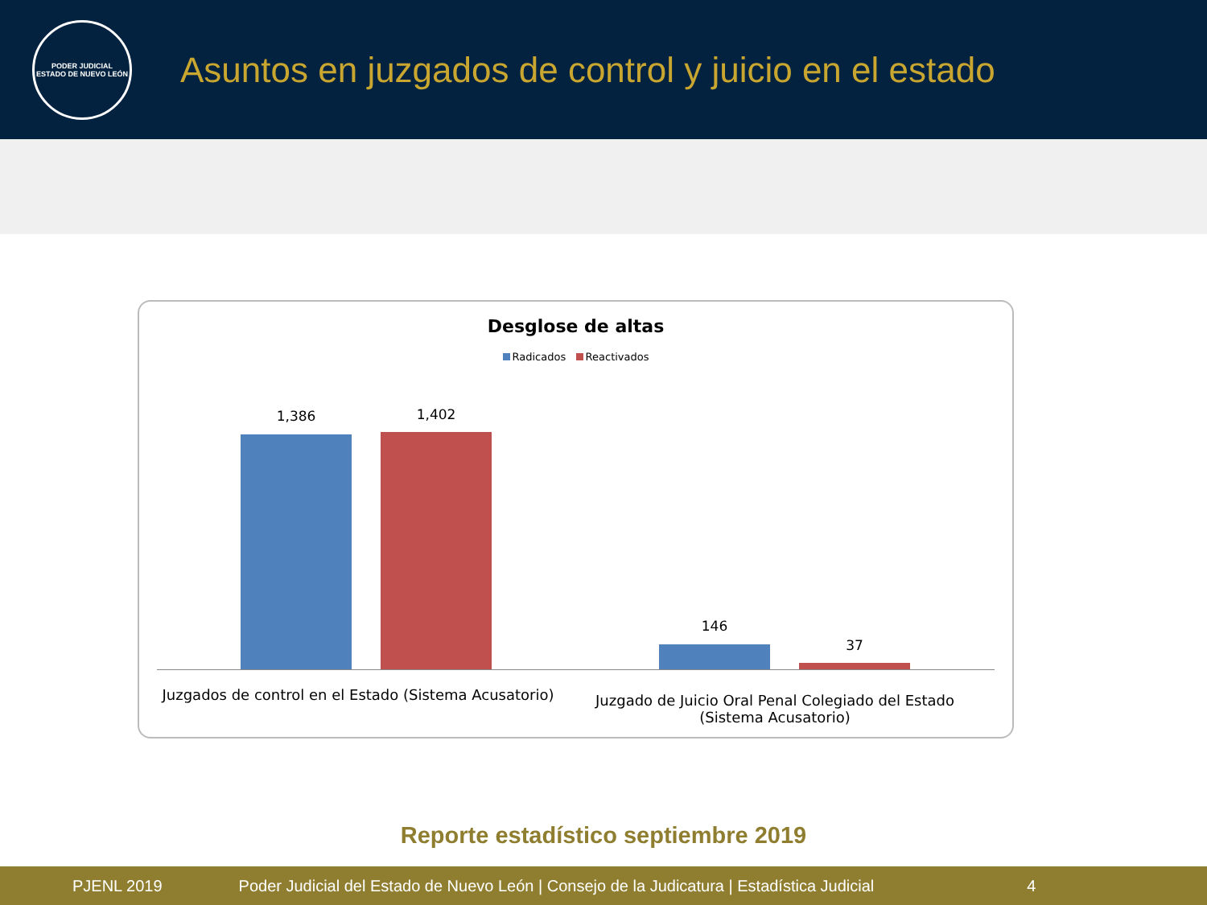PODER JUDICIAL
ESTADO DE NUEVO LEÓN
Asuntos en juzgados de control y juicio en el estado
Desglose de altas
Radicados Reactivados
1,386 1,402
146
37
Juzgados de control en el Estado (Sistema Acusatorio)
Juzgado de Juicio Oral Penal Colegiado del Estado (Sistema Acusatorio)
Reporte estadístico septiembre 2019
PJENL 2019 Poder Judicial del Estado de Nuevo León | Consejo de la Judicatura | Estadística Judicial 4